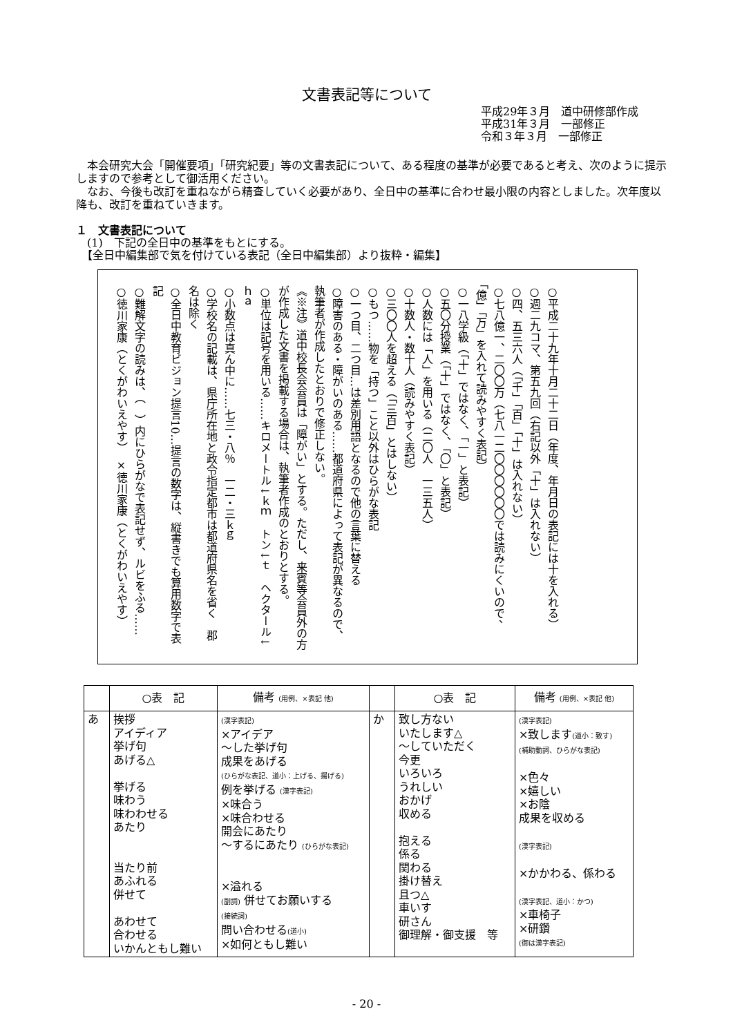文書表記等について
平成29年３月　道中研修部作成
平成31年３月　一部修正
令和３年３月　一部修正
本会研究大会「開催要項」「研究紀要」等の文書表記について、ある程度の基準が必要であると考え、次のように提示しますので参考として御活用ください。
なお、今後も改訂を重ねながら精査していく必要があり、全日中の基準に合わせ最小限の内容としました。次年度以降も、改訂を重ねていきます。
１　文書表記について
　(1)　下記の全日中の基準をもとにする。
　【全日中編集部で気を付けている表記（全日中編集部）より抜粋・編集】
○平成二十九年十月二十二日（年度、年月日の表記には十を入れる）
○週二九コマ、第五九回（右記以外「十」は入れない）
○四、五三六人（「千」「百」「十」は入れない）
○七八億一、二〇〇万（七八一二〇〇〇〇〇〇では読みにくいので、「億」「万」を入れて読みやすく表記）
○一八学級（「十」ではなく、「一」と表記）
○五〇分授業（「十」ではなく、「〇」と表記）
○人数には「人」を用いる（二〇人　一三五人）
○十数人・数十人（読みやすく表記）
○三〇〇人を超える（「三百」とはしない）
○もつ……物を「持つ」こと以外はひらがな表記
○一つ目、二つ目…は差別用語となるので他の言葉に替える
○障害のある・障がいのある……都道府県によって表記が異なるので、執筆者が作成したとおりで修正しない。
《※注》道中校長会会員は「障がい」とする。ただし、来賓等会員外の方が作成した文書を掲載する場合は、執筆者作成のとおりとする。
○単位は記号を用いる……キロメートル↓ｋｍ　トン↓ｔ　ヘクタール↓ｈａ
○小数点は真ん中に……七三・八％　一二・三ｋｇ
○学校名の記載は、県庁所在地と政令指定都市は都道府県名を省く　郡名は除く
○全日中教育ビジョン提言10…提言の数字は、縦書きでも算用数字で表記
○難解文字の読みは、（　）内にひらがなで表記せず、ルビをふる……　○徳川家康（とくがわいえやす）　×徳川家康（とくがわいえやす）
| | ○表 記 | 備考 (用例、×表記 他) | | ○表 記 | 備考 (用例、×表記 他) |
| --- | --- | --- | --- | --- | --- |
| あ | 挨拶 アイディア 挙げ句 あげる△ 挙げる 味わう 味わわせる あたり 当たり前 あふれる 併せて あわせて 合わせる いかんともし難い | (漢字表記) ×アイデア ～した挙げ句 成果をあげる (ひらがな表記、道小：上げる、揚げる) 例を挙げる (漢字表記) ×味合う ×味合わせる 開会にあたり ～するにあたり (ひらがな表記) ×溢れる (副詞) 併せてお願いする (接続詞) 問い合わせる (道小) ×如何ともし難い | か | 致し方ない いたします△ ～していただく 今更 いろいろ うれしい おかげ 収める 抱える 係る 関わる 掛け替え 且つ△ 車いす 研さん 御理解・御支援 等 | (漢字表記) ×致します (道小：致す) (補助動詞、ひらがな表記) ×色々 ×嬉しい ×お陰 成果を収める (漢字表記) ×かかわる、係わる (漢字表記、道小：かつ) ×車椅子 ×研鑽 (御は漢字表記) |
- 20 -